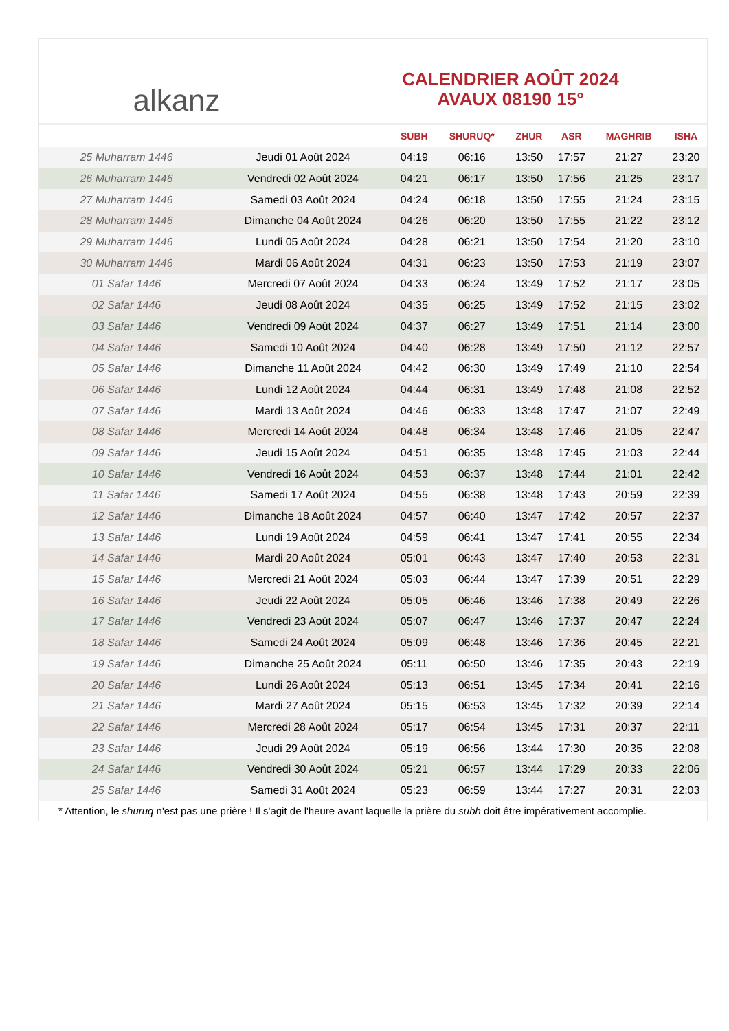alkanz
CALENDRIER AOÛT 2024
AVAUX 08190 15°
| | | SUBH | SHURUQ* | ZHUR | ASR | MAGHRIB | ISHA |
| --- | --- | --- | --- | --- | --- | --- | --- |
| 25 Muharram 1446 | Jeudi 01 Août 2024 | 04:19 | 06:16 | 13:50 | 17:57 | 21:27 | 23:20 |
| 26 Muharram 1446 | Vendredi 02 Août 2024 | 04:21 | 06:17 | 13:50 | 17:56 | 21:25 | 23:17 |
| 27 Muharram 1446 | Samedi 03 Août 2024 | 04:24 | 06:18 | 13:50 | 17:55 | 21:24 | 23:15 |
| 28 Muharram 1446 | Dimanche 04 Août 2024 | 04:26 | 06:20 | 13:50 | 17:55 | 21:22 | 23:12 |
| 29 Muharram 1446 | Lundi 05 Août 2024 | 04:28 | 06:21 | 13:50 | 17:54 | 21:20 | 23:10 |
| 30 Muharram 1446 | Mardi 06 Août 2024 | 04:31 | 06:23 | 13:50 | 17:53 | 21:19 | 23:07 |
| 01 Safar 1446 | Mercredi 07 Août 2024 | 04:33 | 06:24 | 13:49 | 17:52 | 21:17 | 23:05 |
| 02 Safar 1446 | Jeudi 08 Août 2024 | 04:35 | 06:25 | 13:49 | 17:52 | 21:15 | 23:02 |
| 03 Safar 1446 | Vendredi 09 Août 2024 | 04:37 | 06:27 | 13:49 | 17:51 | 21:14 | 23:00 |
| 04 Safar 1446 | Samedi 10 Août 2024 | 04:40 | 06:28 | 13:49 | 17:50 | 21:12 | 22:57 |
| 05 Safar 1446 | Dimanche 11 Août 2024 | 04:42 | 06:30 | 13:49 | 17:49 | 21:10 | 22:54 |
| 06 Safar 1446 | Lundi 12 Août 2024 | 04:44 | 06:31 | 13:49 | 17:48 | 21:08 | 22:52 |
| 07 Safar 1446 | Mardi 13 Août 2024 | 04:46 | 06:33 | 13:48 | 17:47 | 21:07 | 22:49 |
| 08 Safar 1446 | Mercredi 14 Août 2024 | 04:48 | 06:34 | 13:48 | 17:46 | 21:05 | 22:47 |
| 09 Safar 1446 | Jeudi 15 Août 2024 | 04:51 | 06:35 | 13:48 | 17:45 | 21:03 | 22:44 |
| 10 Safar 1446 | Vendredi 16 Août 2024 | 04:53 | 06:37 | 13:48 | 17:44 | 21:01 | 22:42 |
| 11 Safar 1446 | Samedi 17 Août 2024 | 04:55 | 06:38 | 13:48 | 17:43 | 20:59 | 22:39 |
| 12 Safar 1446 | Dimanche 18 Août 2024 | 04:57 | 06:40 | 13:47 | 17:42 | 20:57 | 22:37 |
| 13 Safar 1446 | Lundi 19 Août 2024 | 04:59 | 06:41 | 13:47 | 17:41 | 20:55 | 22:34 |
| 14 Safar 1446 | Mardi 20 Août 2024 | 05:01 | 06:43 | 13:47 | 17:40 | 20:53 | 22:31 |
| 15 Safar 1446 | Mercredi 21 Août 2024 | 05:03 | 06:44 | 13:47 | 17:39 | 20:51 | 22:29 |
| 16 Safar 1446 | Jeudi 22 Août 2024 | 05:05 | 06:46 | 13:46 | 17:38 | 20:49 | 22:26 |
| 17 Safar 1446 | Vendredi 23 Août 2024 | 05:07 | 06:47 | 13:46 | 17:37 | 20:47 | 22:24 |
| 18 Safar 1446 | Samedi 24 Août 2024 | 05:09 | 06:48 | 13:46 | 17:36 | 20:45 | 22:21 |
| 19 Safar 1446 | Dimanche 25 Août 2024 | 05:11 | 06:50 | 13:46 | 17:35 | 20:43 | 22:19 |
| 20 Safar 1446 | Lundi 26 Août 2024 | 05:13 | 06:51 | 13:45 | 17:34 | 20:41 | 22:16 |
| 21 Safar 1446 | Mardi 27 Août 2024 | 05:15 | 06:53 | 13:45 | 17:32 | 20:39 | 22:14 |
| 22 Safar 1446 | Mercredi 28 Août 2024 | 05:17 | 06:54 | 13:45 | 17:31 | 20:37 | 22:11 |
| 23 Safar 1446 | Jeudi 29 Août 2024 | 05:19 | 06:56 | 13:44 | 17:30 | 20:35 | 22:08 |
| 24 Safar 1446 | Vendredi 30 Août 2024 | 05:21 | 06:57 | 13:44 | 17:29 | 20:33 | 22:06 |
| 25 Safar 1446 | Samedi 31 Août 2024 | 05:23 | 06:59 | 13:44 | 17:27 | 20:31 | 22:03 |
* Attention, le shuruq n'est pas une prière ! Il s'agit de l'heure avant laquelle la prière du subh doit être impérativement accomplie.